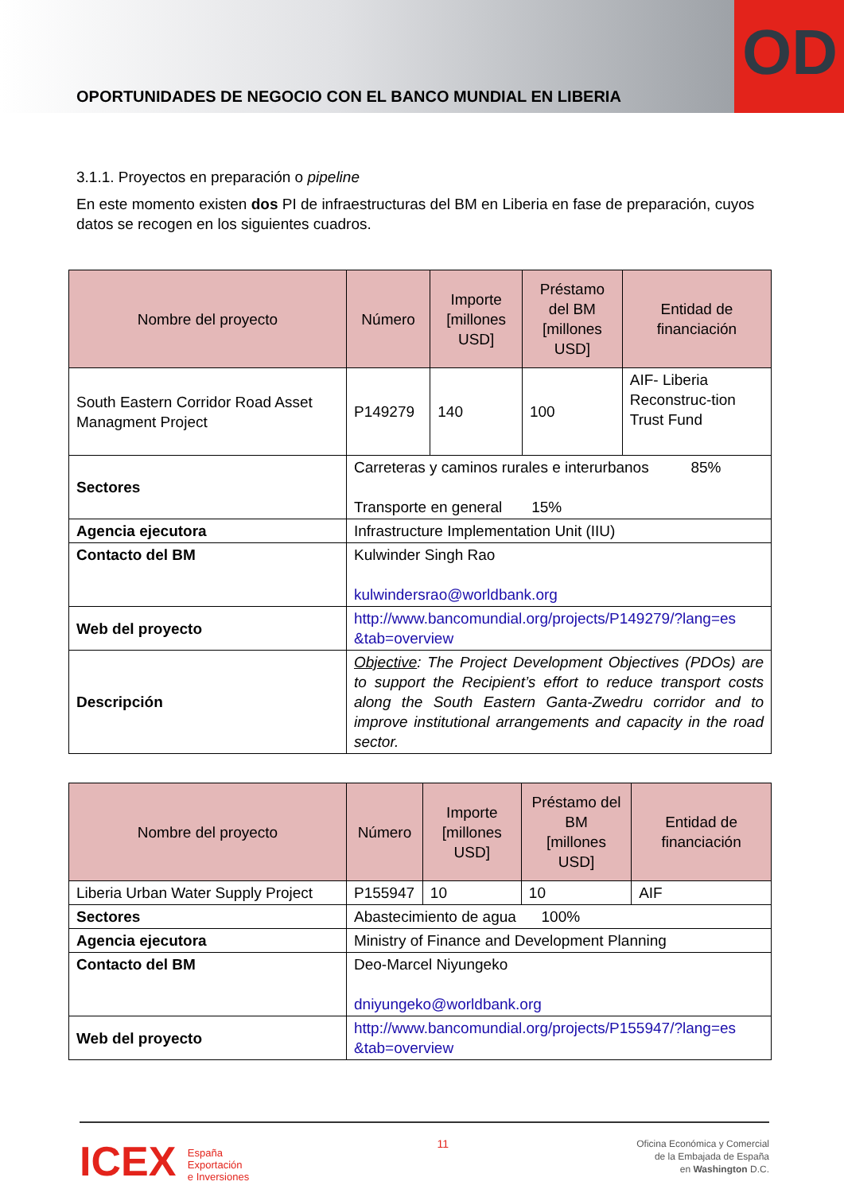OPORTUNIDADES DE NEGOCIO CON EL BANCO MUNDIAL EN LIBERIA
OD
3.1.1. Proyectos en preparación o pipeline
En este momento existen dos PI de infraestructuras del BM en Liberia en fase de preparación, cuyos datos se recogen en los siguientes cuadros.
| Nombre del proyecto | Número | Importe [millones USD] | Préstamo del BM [millones USD] | Entidad de financiación |
| --- | --- | --- | --- | --- |
| South Eastern Corridor Road Asset Managment Project | P149279 | 140 | 100 | AIF- Liberia Reconstruc-tion Trust Fund |
| Sectores | Carreteras y caminos rurales e interurbanos 85% Transporte en general 15% | | | |
| Agencia ejecutora | Infrastructure Implementation Unit (IIU) | | | |
| Contacto del BM | Kulwinder Singh Rao kulwindersrao@worldbank.org | | | |
| Web del proyecto | http://www.bancomundial.org/projects/P149279/?lang=es &tab=overview | | | |
| Descripción | Objective : The Project Development Objectives (PDOs) are to support the Recipient’s effort to reduce transport costs along the South Eastern Ganta-Zwedru corridor and to improve institutional arrangements and capacity in the road sector. | | | |
| Nombre del proyecto | Número | Importe [millones USD] | Préstamo del BM [millones USD] | Entidad de financiación |
| --- | --- | --- | --- | --- |
| Liberia Urban Water Supply Project | P155947 | 10 | 10 | AIF |
| Sectores | Abastecimiento de agua 100% | | | |
| Agencia ejecutora | Ministry of Finance and Development Planning | | | |
| Contacto del BM | Deo-Marcel Niyungeko dniyungeko@worldbank.org | | | |
| Web del proyecto | http://www.bancomundial.org/projects/P155947/?lang=es &tab=overview | | | |
ICEX España
Exportación
e Inversiones
11
Oficina Económica y Comercial
de la Embajada de España
en Washington D.C.